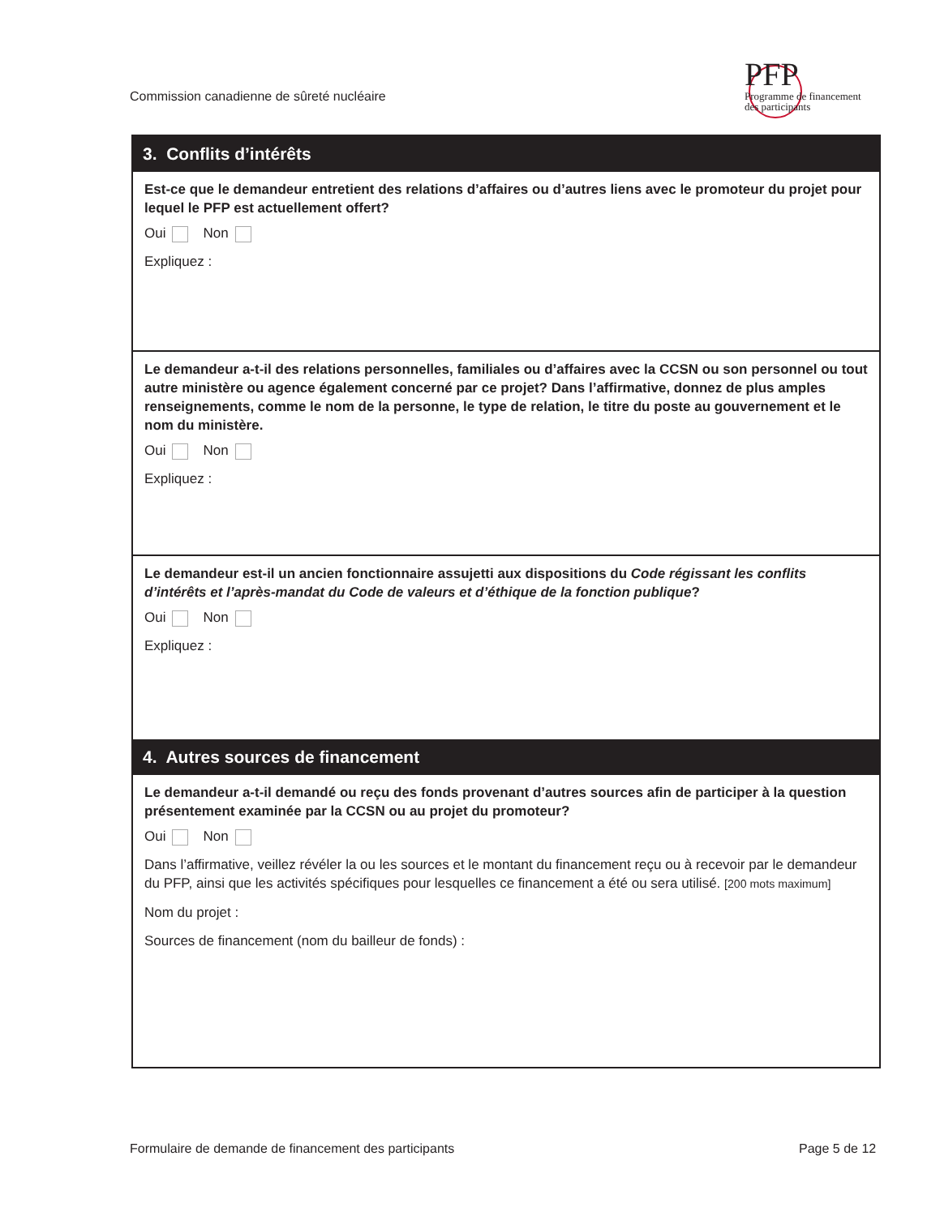Commission canadienne de sûreté nucléaire
PFP
Programme de financement
des participants
3. Conflits d’intérêts
Est-ce que le demandeur entretient des relations d’affaires ou d’autres liens avec le promoteur du projet pour lequel le PFP est actuellement offert?
Oui Non
Expliquez :
Le demandeur a-t-il des relations personnelles, familiales ou d’affaires avec la CCSN ou son personnel ou tout autre ministère ou agence également concerné par ce projet? Dans l’affirmative, donnez de plus amples renseignements, comme le nom de la personne, le type de relation, le titre du poste au gouvernement et le nom du ministère.
Oui Non
Expliquez :
Le demandeur est-il un ancien fonctionnaire assujetti aux dispositions du Code régissant les conflits d’intérêts et l’après-mandat du Code de valeurs et d’éthique de la fonction publique?
Oui Non
Expliquez :
4. Autres sources de financement
Le demandeur a-t-il demandé ou reçu des fonds provenant d’autres sources afin de participer à la question présentement examinée par la CCSN ou au projet du promoteur?
Oui Non
Dans l’affirmative, veillez révéler la ou les sources et le montant du financement reçu ou à recevoir par le demandeur du PFP, ainsi que les activités spécifiques pour lesquelles ce financement a été ou sera utilisé. [200 mots maximum]
Nom du projet :
Sources de financement (nom du bailleur de fonds) :
Formulaire de demande de financement des participants
Page 5 de 12